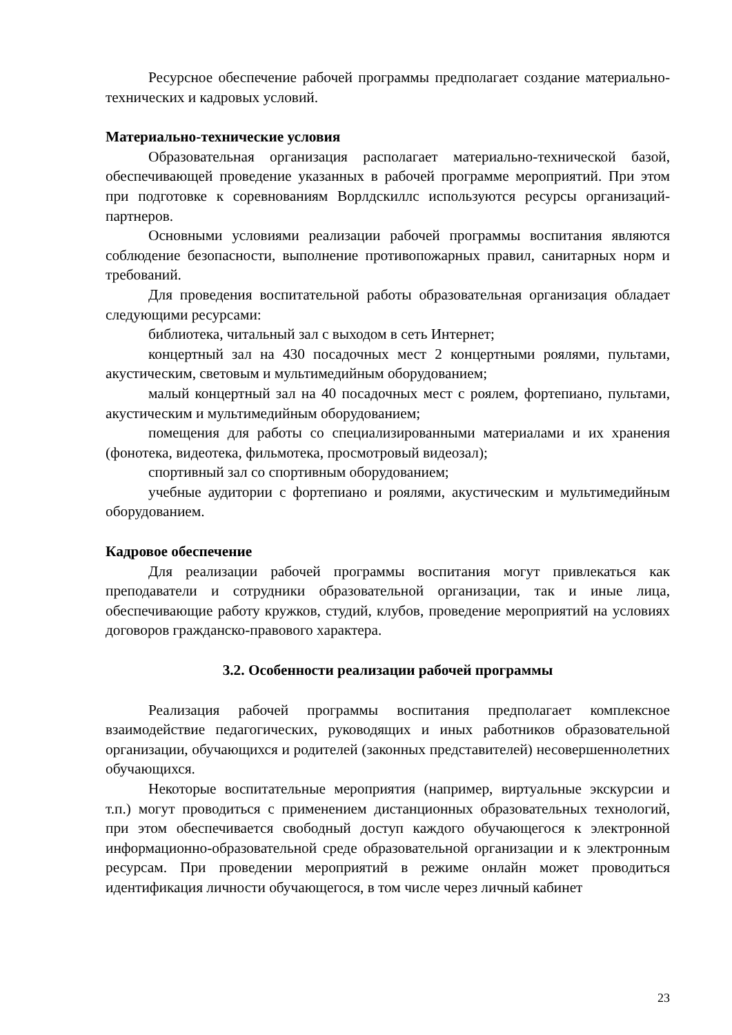Ресурсное обеспечение рабочей программы предполагает создание материально-технических и кадровых условий.
Материально-технические условия
Образовательная организация располагает материально-технической базой, обеспечивающей проведение указанных в рабочей программе мероприятий. При этом при подготовке к соревнованиям Ворлдскиллс используются ресурсы организаций-партнеров.
Основными условиями реализации рабочей программы воспитания являются соблюдение безопасности, выполнение противопожарных правил, санитарных норм и требований.
Для проведения воспитательной работы образовательная организация обладает следующими ресурсами:
библиотека, читальный зал с выходом в сеть Интернет;
концертный зал на 430 посадочных мест 2 концертными роялями, пультами, акустическим, световым и мультимедийным оборудованием;
малый концертный зал на 40 посадочных мест с роялем, фортепиано, пультами, акустическим и мультимедийным оборудованием;
помещения для работы со специализированными материалами и их хранения (фонотека, видеотека, фильмотека, просмотровый видеозал);
спортивный зал со спортивным оборудованием;
учебные аудитории с фортепиано и роялями, акустическим и мультимедийным оборудованием.
Кадровое обеспечение
Для реализации рабочей программы воспитания могут привлекаться как преподаватели и сотрудники образовательной организации, так и иные лица, обеспечивающие работу кружков, студий, клубов, проведение мероприятий на условиях договоров гражданско-правового характера.
3.2. Особенности реализации рабочей программы
Реализация рабочей программы воспитания предполагает комплексное взаимодействие педагогических, руководящих и иных работников образовательной организации, обучающихся и родителей (законных представителей) несовершеннолетних обучающихся.
Некоторые воспитательные мероприятия (например, виртуальные экскурсии и т.п.) могут проводиться с применением дистанционных образовательных технологий, при этом обеспечивается свободный доступ каждого обучающегося к электронной информационно-образовательной среде образовательной организации и к электронным ресурсам. При проведении мероприятий в режиме онлайн может проводиться идентификация личности обучающегося, в том числе через личный кабинет
23